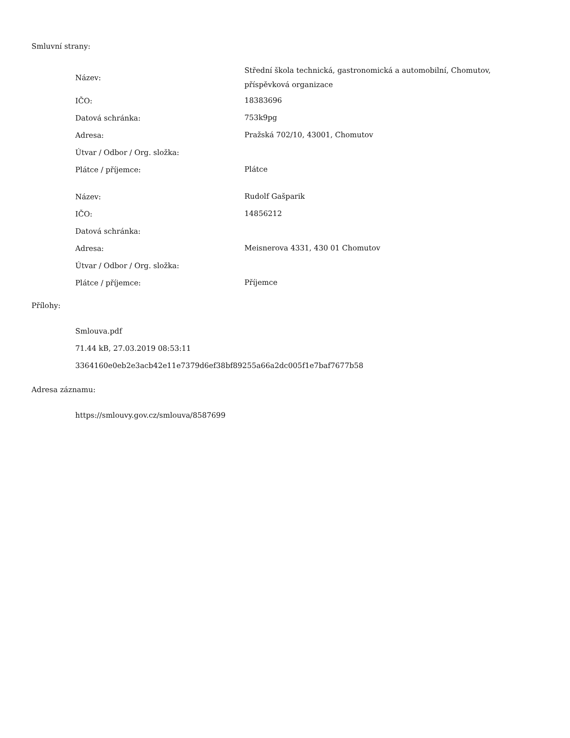Smluvní strany:
| Název: | Střední škola technická, gastronomická a automobilní, Chomutov, příspěvková organizace |
| IČO: | 18383696 |
| Datová schránka: | 753k9pg |
| Adresa: | Pražská 702/10, 43001, Chomutov |
| Útvar / Odbor / Org. složka: | |
| Plátce / příjemce: | Plátce |
| Název: | Rudolf Gašparik |
| IČO: | 14856212 |
| Datová schránka: | |
| Adresa: | Meisnerova 4331, 430 01 Chomutov |
| Útvar / Odbor / Org. složka: | |
| Plátce / příjemce: | Příjemce |
Přílohy:
Smlouva.pdf
71.44 kB, 27.03.2019 08:53:11
3364160e0eb2e3acb42e11e7379d6ef38bf89255a66a2dc005f1e7baf7677b58
Adresa záznamu:
https://smlouvy.gov.cz/smlouva/8587699